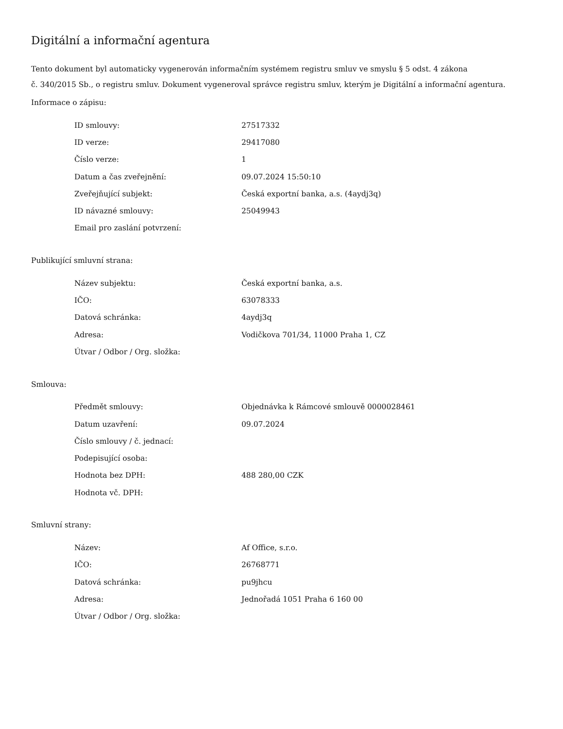Digitální a informační agentura
Tento dokument byl automaticky vygenerován informačním systémem registru smluv ve smyslu § 5 odst. 4 zákona
č. 340/2015 Sb., o registru smluv. Dokument vygeneroval správce registru smluv, kterým je Digitální a informační agentura.
Informace o zápisu:
| ID smlouvy: | 27517332 |
| ID verze: | 29417080 |
| Číslo verze: | 1 |
| Datum a čas zveřejnění: | 09.07.2024 15:50:10 |
| Zveřejňující subjekt: | Česká exportní banka, a.s. (4aydj3q) |
| ID návazné smlouvy: | 25049943 |
| Email pro zaslání potvrzení: | |
Publikující smluvní strana:
| Název subjektu: | Česká exportní banka, a.s. |
| IČO: | 63078333 |
| Datová schránka: | 4aydj3q |
| Adresa: | Vodičkova 701/34, 11000 Praha 1, CZ |
| Útvar / Odbor / Org. složka: | |
Smlouva:
| Předmět smlouvy: | Objednávka k Rámcové smlouvě 0000028461 |
| Datum uzavření: | 09.07.2024 |
| Číslo smlouvy / č. jednací: | |
| Podepisující osoba: | |
| Hodnota bez DPH: | 488 280,00 CZK |
| Hodnota vč. DPH: | |
Smluvní strany:
| Název: | Af Office, s.r.o. |
| IČO: | 26768771 |
| Datová schránka: | pu9jhcu |
| Adresa: | Jednořadá 1051 Praha 6 160 00 |
| Útvar / Odbor / Org. složka: | |